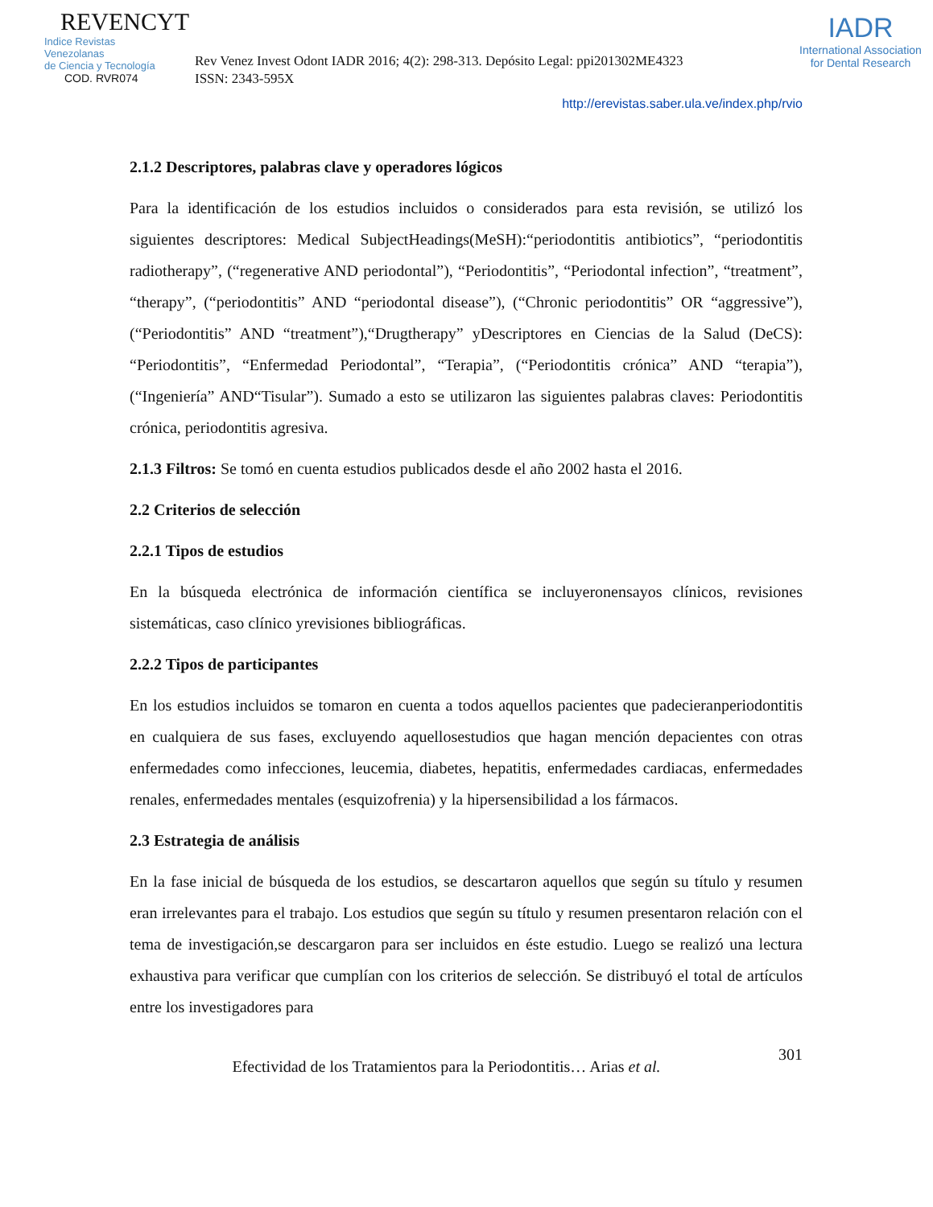REVENCYT
Indice Revistas Venezolanas
de Ciencia y Tecnología
COD. RVR074
Rev Venez Invest Odont IADR 2016; 4(2): 298-313. Depósito Legal: ppi201302ME4323
ISSN: 2343-595X
IADR
International Association
for Dental Research
http://erevistas.saber.ula.ve/index.php/rvio
2.1.2 Descriptores, palabras clave y operadores lógicos
Para la identificación de los estudios incluidos o considerados para esta revisión, se utilizó los siguientes descriptores: Medical SubjectHeadings(MeSH):“periodontitis antibiotics”, “periodontitis radiotherapy”, (“regenerative AND periodontal”), “Periodontitis”, “Periodontal infection”, “treatment”, “therapy”, (“periodontitis” AND “periodontal disease”), (“Chronic periodontitis” OR “aggressive”), (“Periodontitis” AND “treatment”),“Drugtherapy” yDescriptores en Ciencias de la Salud (DeCS): “Periodontitis”, “Enfermedad Periodontal”, “Terapia”, (“Periodontitis crónica” AND “terapia”), (“Ingeniería” AND“Tisular”). Sumado a esto se utilizaron las siguientes palabras claves: Periodontitis crónica, periodontitis agresiva.
2.1.3 Filtros: Se tomó en cuenta estudios publicados desde el año 2002 hasta el 2016.
2.2 Criterios de selección
2.2.1 Tipos de estudios
En la búsqueda electrónica de información científica se incluyeronensayos clínicos, revisiones sistemáticas, caso clínico yrevisiones bibliográficas.
2.2.2 Tipos de participantes
En los estudios incluidos se tomaron en cuenta a todos aquellos pacientes que padecieranperiodontitis en cualquiera de sus fases, excluyendo aquellosestudios que hagan mención depacientes con otras enfermedades como infecciones, leucemia, diabetes, hepatitis, enfermedades cardiacas, enfermedades renales, enfermedades mentales (esquizofrenia) y la hipersensibilidad a los fármacos.
2.3 Estrategia de análisis
En la fase inicial de búsqueda de los estudios, se descartaron aquellos que según su título y resumen eran irrelevantes para el trabajo. Los estudios que según su título y resumen presentaron relación con el tema de investigación,se descargaron para ser incluidos en éste estudio. Luego se realizó una lectura exhaustiva para verificar que cumplían con los criterios de selección. Se distribuyó el total de artículos entre los investigadores para
301
Efectividad de los Tratamientos para la Periodontitis… Arias et al.